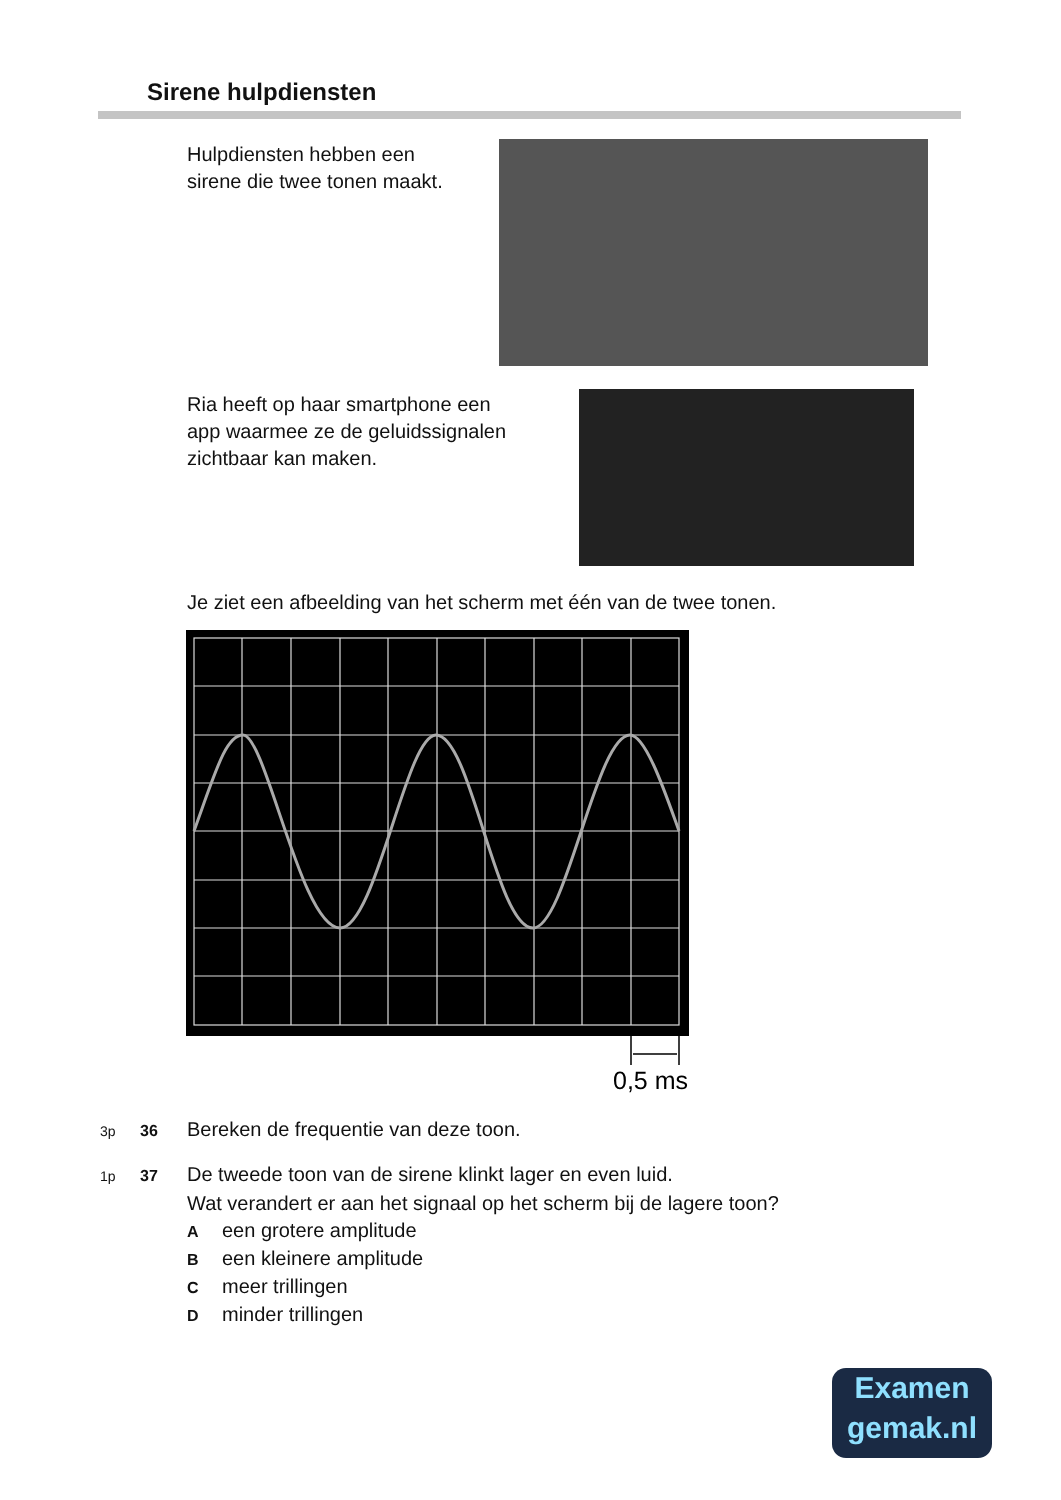Sirene hulpdiensten
Hulpdiensten hebben een
sirene die twee tonen maakt.
Ria heeft op haar smartphone een
app waarmee ze de geluidssignalen
zichtbaar kan maken.
Je ziet een afbeelding van het scherm met één van de twee tonen.
0,5 ms
3p 36 Bereken de frequentie van deze toon.
1p 37 De tweede toon van de sirene klinkt lager en even luid.
Wat verandert er aan het signaal op het scherm bij de lagere toon?
Aeen grotere amplitude
Been kleinere amplitude
Cmeer trillingen
Dminder trillingen
Examen
gemak.nl